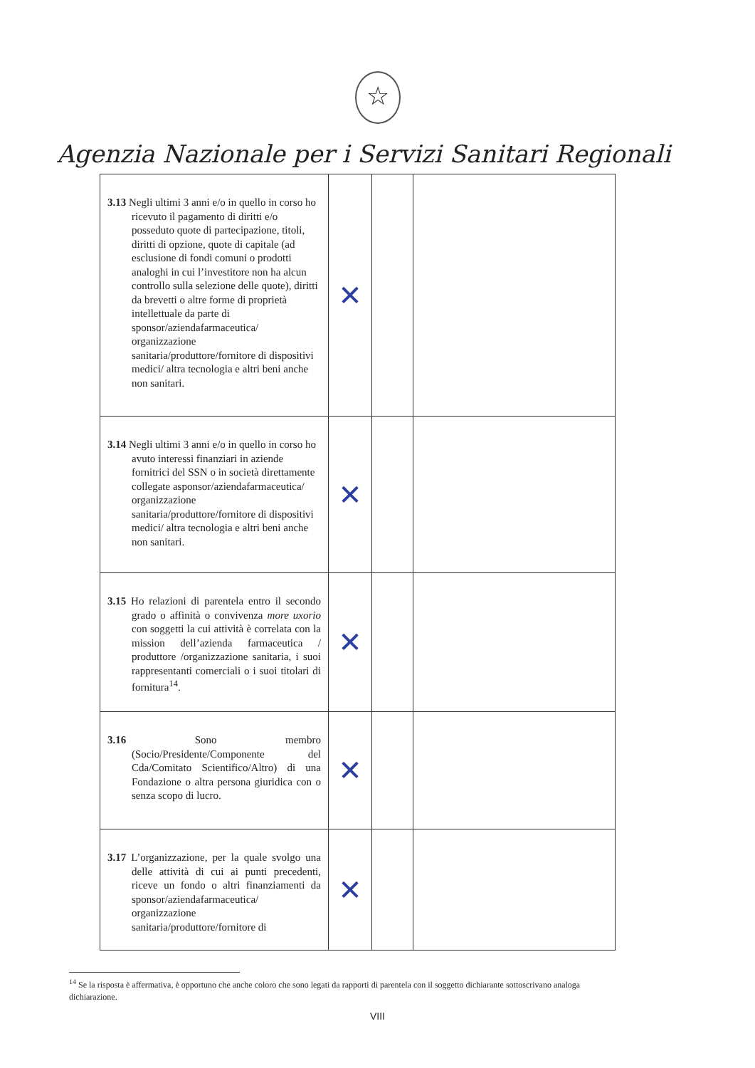☆
Agenzia Nazionale per i Servizi Sanitari Regionali
| 3.13 Negli ultimi 3 anni e/o in quello in corso ho ricevuto il pagamento di diritti e/o posseduto quote di partecipazione, titoli, diritti di opzione, quote di capitale (ad esclusione di fondi comuni o prodotti analoghi in cui l’investitore non ha alcun controllo sulla selezione delle quote), diritti da brevetti o altre forme di proprietà intellettuale da parte di sponsor/aziendafarmaceutica/ organizzazione sanitaria/produttore/fornitore di dispositivi medici/ altra tecnologia e altri beni anche non sanitari. | ✕ | | |
| 3.14 Negli ultimi 3 anni e/o in quello in corso ho avuto interessi finanziari in aziende fornitrici del SSN o in società direttamente collegate asponsor/aziendafarmaceutica/ organizzazione sanitaria/produttore/fornitore di dispositivi medici/ altra tecnologia e altri beni anche non sanitari. | ✕ | | |
| 3.15 Ho relazioni di parentela entro il secondo grado o affinità o convivenza more uxorio con soggetti la cui attività è correlata con la mission dell’azienda farmaceutica / produttore /organizzazione sanitaria, i suoi rappresentanti comerciali o i suoi titolari di fornitura<sup>14</sup>. | ✕ | | |
| 3.16 Sono membro (Socio/Presidente/Componente del Cda/Comitato Scientifico/Altro) di una Fondazione o altra persona giuridica con o senza scopo di lucro. | ✕ | | |
| 3.17 L’organizzazione, per la quale svolgo una delle attività di cui ai punti precedenti, riceve un fondo o altri finanziamenti da sponsor/aziendafarmaceutica/ organizzazione sanitaria/produttore/fornitore di | ✕ | | |
<sup>14</sup> Se la risposta è affermativa, è opportuno che anche coloro che sono legati da rapporti di parentela con il soggetto dichiarante sottoscrivano analoga dichiarazione.
VIII